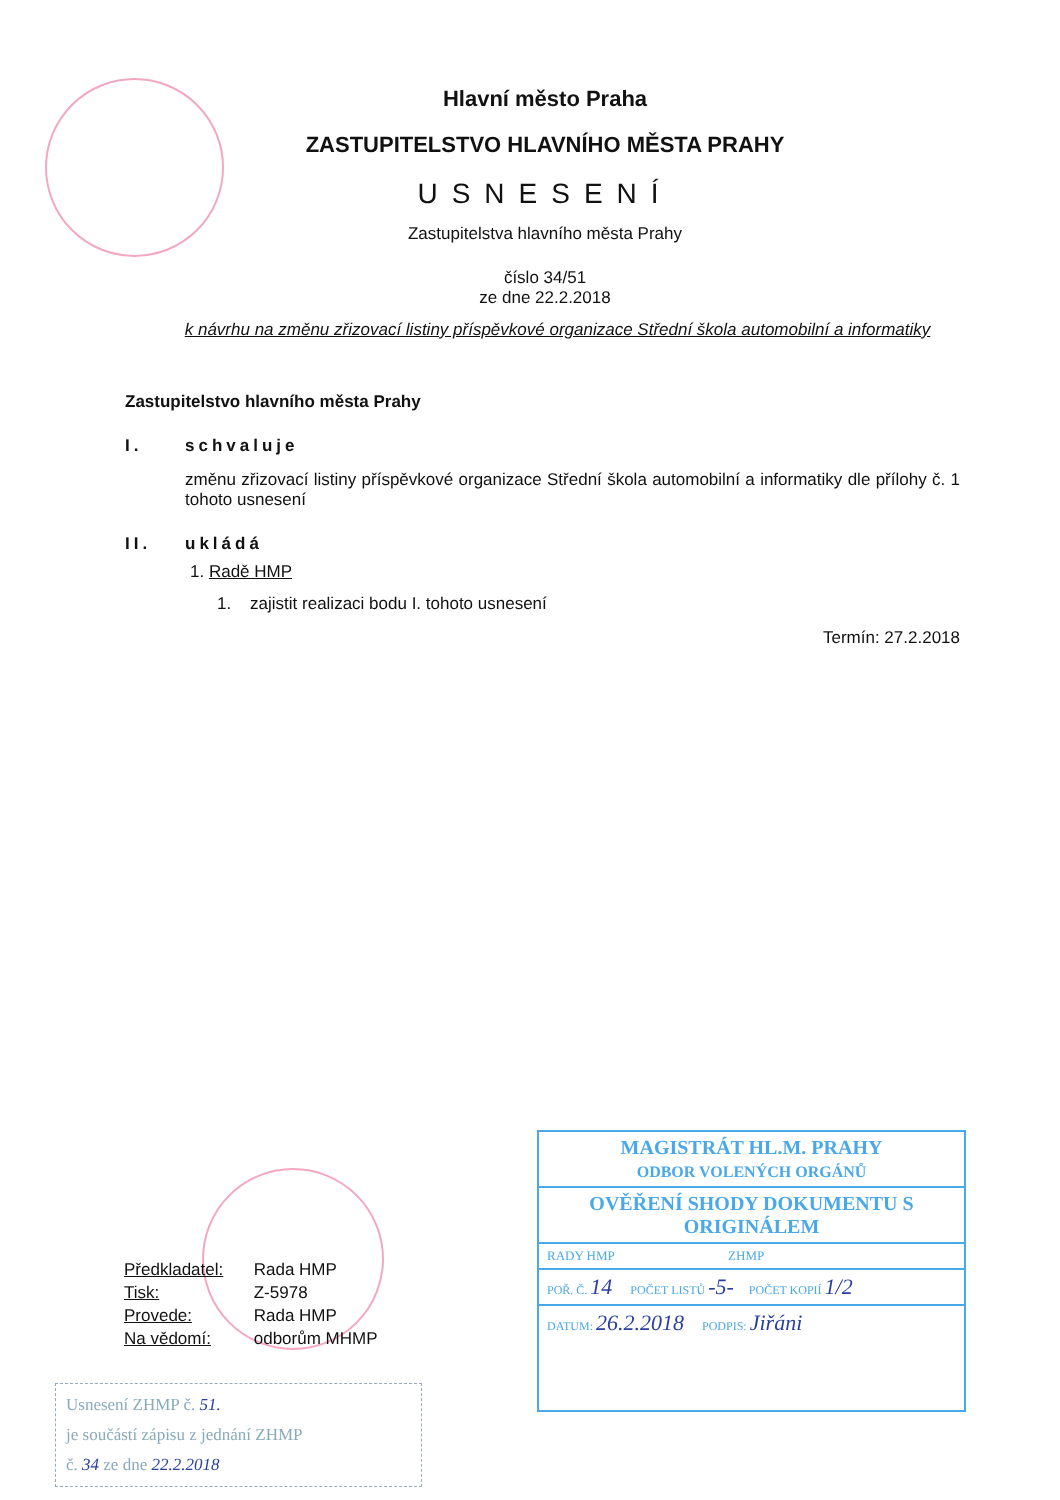Hlavní město Praha
ZASTUPITELSTVO HLAVNÍHO MĚSTA PRAHY
USNESENÍ
Zastupitelstva hlavního města Prahy
číslo 34/51
ze dne 22.2.2018
k návrhu na změnu zřizovací listiny příspěvkové organizace Střední škola automobilní a informatiky
Zastupitelstvo hlavního města Prahy
I. schvaluje
změnu zřizovací listiny příspěvkové organizace Střední škola automobilní a informatiky dle přílohy č. 1 tohoto usnesení
II. ukládá
1. Radě HMP
1. zajistit realizaci bodu I. tohoto usnesení
Termín: 27.2.2018
Předkladatel: Rada HMP
Tisk: Z-5978
Provede: Rada HMP
Na vědomí: odborům MHMP
Usnesení ZHMP č. 51.
je součástí zápisu z jednání ZHMP
č. 34 ze dne 22.2.2018
MAGISTRÁT HL.M. PRAHY
ODBOR VOLENÝCH ORGÁNŮ
OVĚŘENÍ SHODY DOKUMENTU S ORIGINÁLEM
RADY HMP ZHMP
POŘ. Č. 14 POČET LISTŮ -5- POČET KOPIÍ 1/2
DATUM: 26.2.2018 PODPIS: Jiřáni